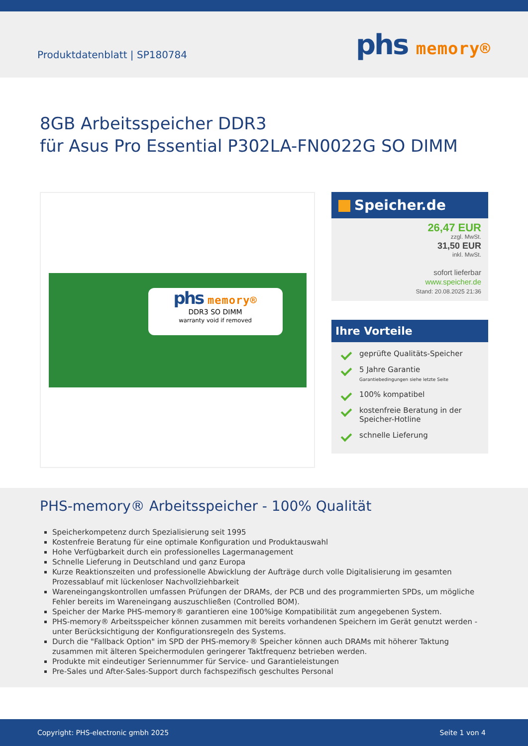Produktdatenblatt | SP180784
phs memory®
8GB Arbeitsspeicher DDR3
für Asus Pro Essential P302LA-FN0022G SO DIMM
phs memory®
DDR3 SO DIMM
warranty void if removed
Speicher.de
26,47 EUR
zzgl. MwSt.
31,50 EUR
inkl. MwSt.
sofort lieferbar
www.speicher.de
Stand: 20.08.2025 21:36
Ihre Vorteile
geprüfte Qualitäts-Speicher
5 Jahre Garantie
Garantiebedingungen siehe letzte Seite
100% kompatibel
kostenfreie Beratung in der Speicher-Hotline
schnelle Lieferung
PHS-memory® Arbeitsspeicher - 100% Qualität
Speicherkompetenz durch Spezialisierung seit 1995
Kostenfreie Beratung für eine optimale Konfiguration und Produktauswahl
Hohe Verfügbarkeit durch ein professionelles Lagermanagement
Schnelle Lieferung in Deutschland und ganz Europa
Kurze Reaktionszeiten und professionelle Abwicklung der Aufträge durch volle Digitalisierung im gesamten Prozessablauf mit lückenloser Nachvollziehbarkeit
Wareneingangskontrollen umfassen Prüfungen der DRAMs, der PCB und des programmierten SPDs, um mögliche Fehler bereits im Wareneingang auszuschließen (Controlled BOM).
Speicher der Marke PHS-memory® garantieren eine 100%ige Kompatibilität zum angegebenen System.
PHS-memory® Arbeitsspeicher können zusammen mit bereits vorhandenen Speichern im Gerät genutzt werden - unter Berücksichtigung der Konfigurationsregeln des Systems.
Durch die "Fallback Option" im SPD der PHS-memory® Speicher können auch DRAMs mit höherer Taktung zusammen mit älteren Speichermodulen geringerer Taktfrequenz betrieben werden.
Produkte mit eindeutiger Seriennummer für Service- und Garantieleistungen
Pre-Sales und After-Sales-Support durch fachspezifisch geschultes Personal
Copyright: PHS-electronic gmbh 2025 Seite 1 von 4